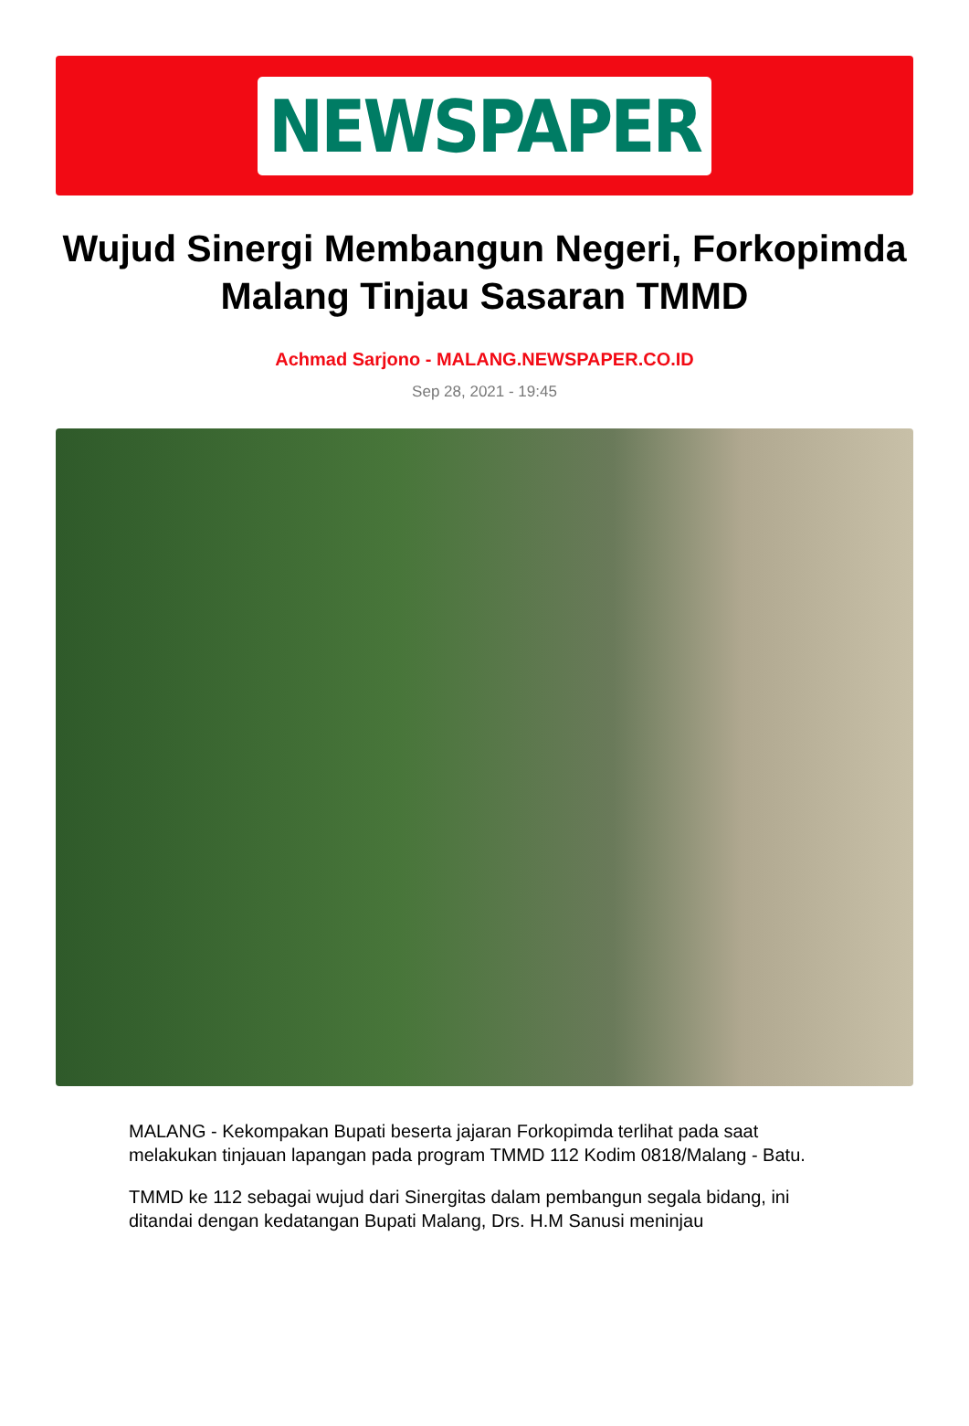NEWSPAPER
Wujud Sinergi Membangun Negeri, Forkopimda Malang Tinjau Sasaran TMMD
Achmad Sarjono - MALANG.NEWSPAPER.CO.ID
Sep 28, 2021 - 19:45
MALANG - Kekompakan Bupati beserta jajaran Forkopimda terlihat pada saat melakukan tinjauan lapangan pada program TMMD 112 Kodim 0818/Malang - Batu.
TMMD ke 112 sebagai wujud dari Sinergitas dalam pembangun segala bidang, ini ditandai dengan kedatangan Bupati Malang, Drs. H.M Sanusi meninjau